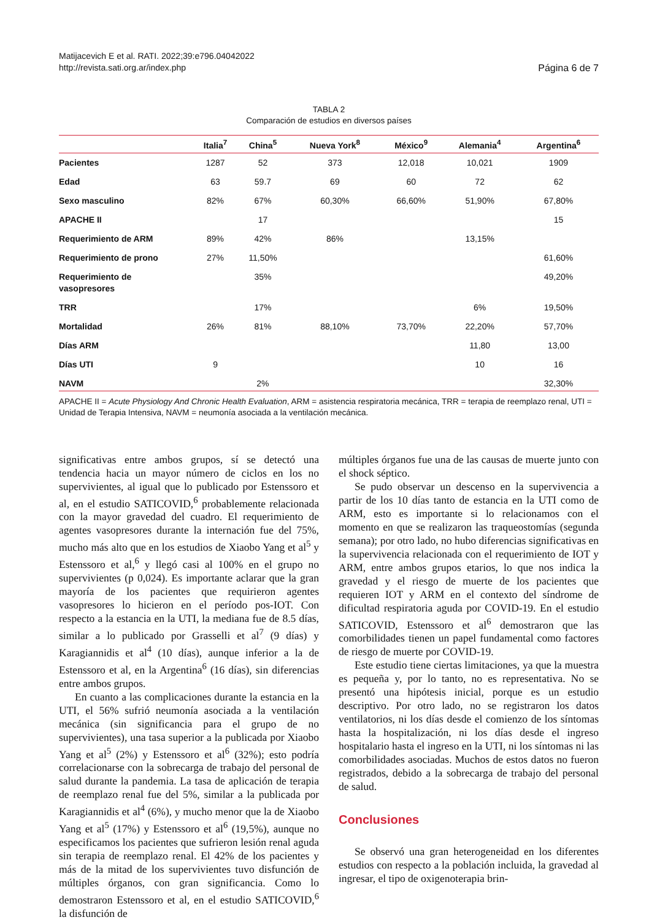Matijacevich E et al. RATI. 2022;39:e796.04042022
http://revista.sati.org.ar/index.php
Página 6 de 7
TABLA 2
Comparación de estudios en diversos países
| | Italia<sup>7</sup> | China<sup>5</sup> | Nueva York<sup>8</sup> | México<sup>9</sup> | Alemania<sup>4</sup> | Argentina<sup>6</sup> |
| --- | --- | --- | --- | --- | --- | --- |
| Pacientes | 1287 | 52 | 373 | 12,018 | 10,021 | 1909 |
| Edad | 63 | 59.7 | 69 | 60 | 72 | 62 |
| Sexo masculino | 82% | 67% | 60,30% | 66,60% | 51,90% | 67,80% |
| APACHE II | | 17 | | | | 15 |
| Requerimiento de ARM | 89% | 42% | 86% | | 13,15% | |
| Requerimiento de prono | 27% | 11,50% | | | | 61,60% |
| Requerimiento de vasopresores | | 35% | | | | 49,20% |
| TRR | | 17% | | | 6% | 19,50% |
| Mortalidad | 26% | 81% | 88,10% | 73,70% | 22,20% | 57,70% |
| Días ARM | | | | | 11,80 | 13,00 |
| Días UTI | 9 | | | | 10 | 16 |
| NAVM | | 2% | | | | 32,30% |
APACHE II = Acute Physiology And Chronic Health Evaluation, ARM = asistencia respiratoria mecánica, TRR = terapia de reemplazo renal, UTI = Unidad de Terapia Intensiva, NAVM = neumonía asociada a la ventilación mecánica.
significativas entre ambos grupos, sí se detectó una tendencia hacia un mayor número de ciclos en los no supervivientes, al igual que lo publicado por Estenssoro et al, en el estudio SATICOVID,<sup>6</sup> probablemente relacionada con la mayor gravedad del cuadro. El requerimiento de agentes vasopresores durante la internación fue del 75%, mucho más alto que en los estudios de Xiaobo Yang et al<sup>5</sup> y Estenssoro et al,<sup>6</sup> y llegó casi al 100% en el grupo no supervivientes (p 0,024). Es importante aclarar que la gran mayoría de los pacientes que requirieron agentes vasopresores lo hicieron en el período pos-IOT. Con respecto a la estancia en la UTI, la mediana fue de 8.5 días, similar a lo publicado por Grasselli et al<sup>7</sup> (9 días) y Karagiannidis et al<sup>4</sup> (10 días), aunque inferior a la de Estenssoro et al, en la Argentina<sup>6</sup> (16 días), sin diferencias entre ambos grupos.
En cuanto a las complicaciones durante la estancia en la UTI, el 56% sufrió neumonía asociada a la ventilación mecánica (sin significancia para el grupo de no supervivientes), una tasa superior a la publicada por Xiaobo Yang et al<sup>5</sup> (2%) y Estenssoro et al<sup>6</sup> (32%); esto podría correlacionarse con la sobrecarga de trabajo del personal de salud durante la pandemia. La tasa de aplicación de terapia de reemplazo renal fue del 5%, similar a la publicada por Karagiannidis et al<sup>4</sup> (6%), y mucho menor que la de Xiaobo Yang et al<sup>5</sup> (17%) y Estenssoro et al<sup>6</sup> (19,5%), aunque no especificamos los pacientes que sufrieron lesión renal aguda sin terapia de reemplazo renal. El 42% de los pacientes y más de la mitad de los supervivientes tuvo disfunción de múltiples órganos, con gran significancia. Como lo demostraron Estenssoro et al, en el estudio SATICOVID,<sup>6</sup> la disfunción de
múltiples órganos fue una de las causas de muerte junto con el shock séptico.
Se pudo observar un descenso en la supervivencia a partir de los 10 días tanto de estancia en la UTI como de ARM, esto es importante si lo relacionamos con el momento en que se realizaron las traqueostomías (segunda semana); por otro lado, no hubo diferencias significativas en la supervivencia relacionada con el requerimiento de IOT y ARM, entre ambos grupos etarios, lo que nos indica la gravedad y el riesgo de muerte de los pacientes que requieren IOT y ARM en el contexto del síndrome de dificultad respiratoria aguda por COVID-19. En el estudio SATICOVID, Estenssoro et al<sup>6</sup> demostraron que las comorbilidades tienen un papel fundamental como factores de riesgo de muerte por COVID-19.
Este estudio tiene ciertas limitaciones, ya que la muestra es pequeña y, por lo tanto, no es representativa. No se presentó una hipótesis inicial, porque es un estudio descriptivo. Por otro lado, no se registraron los datos ventilatorios, ni los días desde el comienzo de los síntomas hasta la hospitalización, ni los días desde el ingreso hospitalario hasta el ingreso en la UTI, ni los síntomas ni las comorbilidades asociadas. Muchos de estos datos no fueron registrados, debido a la sobrecarga de trabajo del personal de salud.
Conclusiones
Se observó una gran heterogeneidad en los diferentes estudios con respecto a la población incluida, la gravedad al ingresar, el tipo de oxigenoterapia brin-